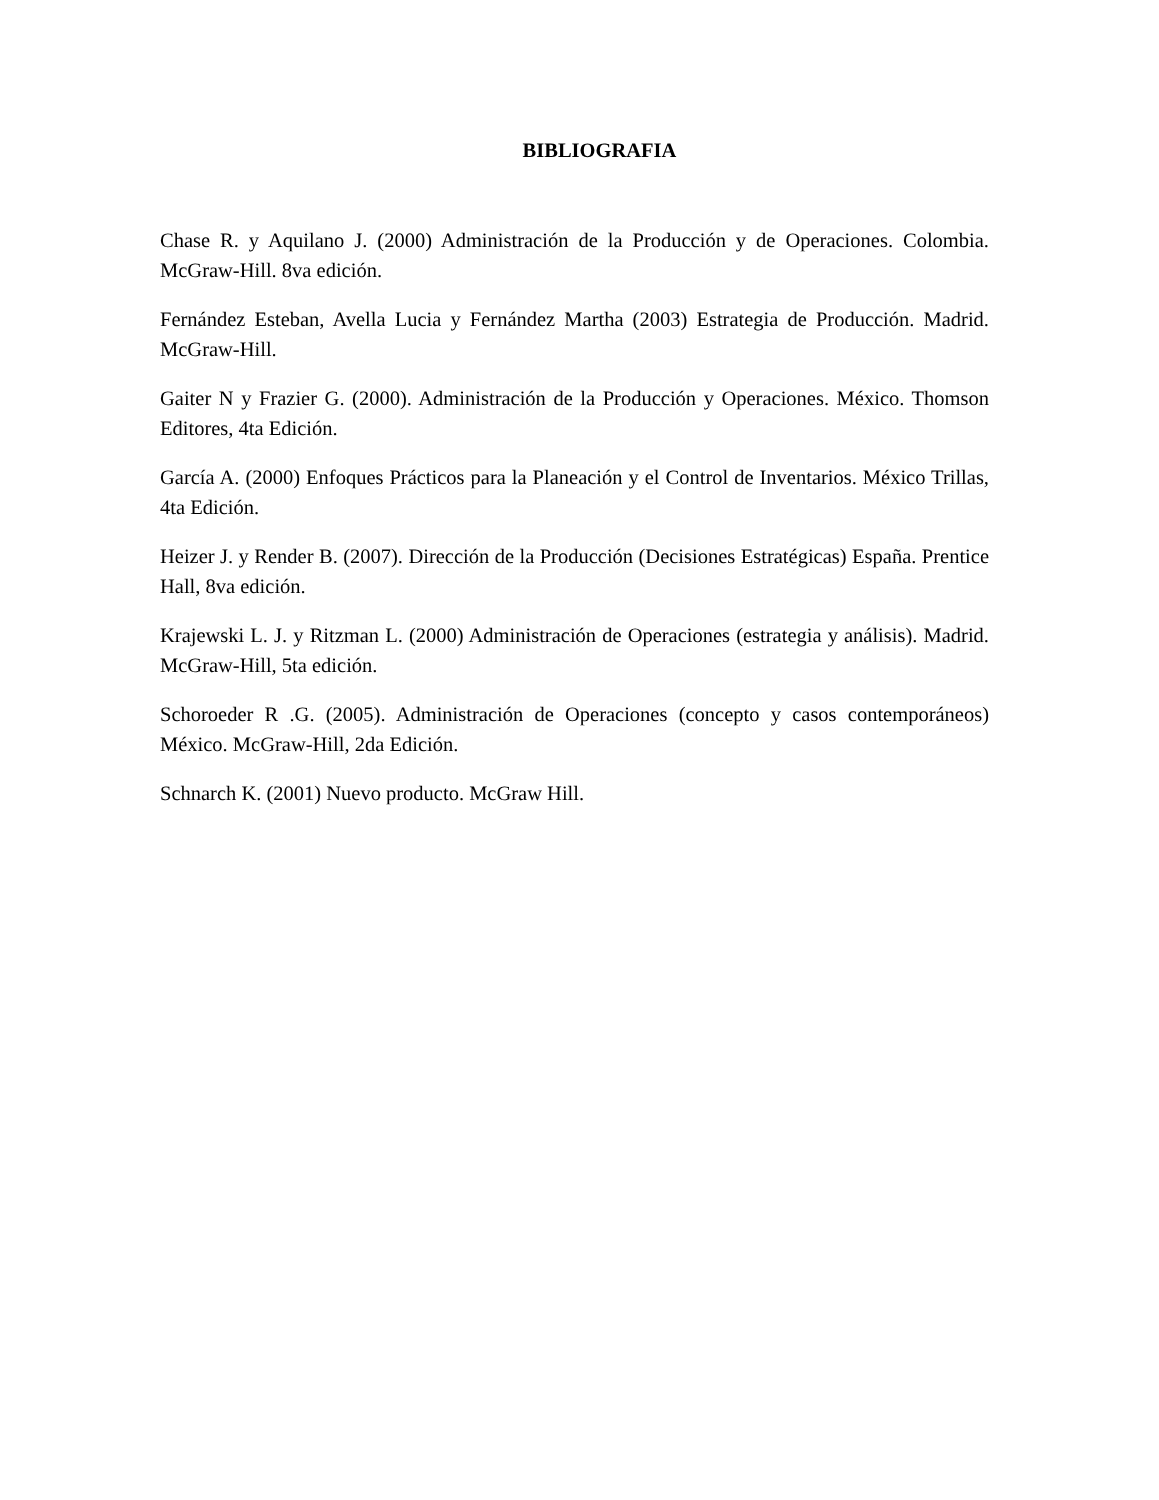BIBLIOGRAFIA
Chase R. y Aquilano J. (2000) Administración de la Producción y de Operaciones. Colombia. McGraw-Hill. 8va edición.
Fernández Esteban, Avella Lucia y Fernández Martha (2003) Estrategia de Producción. Madrid. McGraw-Hill.
Gaiter N y Frazier G. (2000). Administración de la Producción y Operaciones. México. Thomson Editores, 4ta Edición.
García A. (2000) Enfoques Prácticos para la Planeación y el Control de Inventarios. México Trillas, 4ta Edición.
Heizer J. y Render B. (2007). Dirección de la Producción (Decisiones Estratégicas) España. Prentice Hall, 8va edición.
Krajewski L. J. y Ritzman L. (2000) Administración de Operaciones (estrategia y análisis). Madrid. McGraw-Hill, 5ta edición.
Schoroeder R .G. (2005). Administración de Operaciones (concepto y casos contemporáneos) México. McGraw-Hill, 2da Edición.
Schnarch K. (2001) Nuevo producto. McGraw Hill.